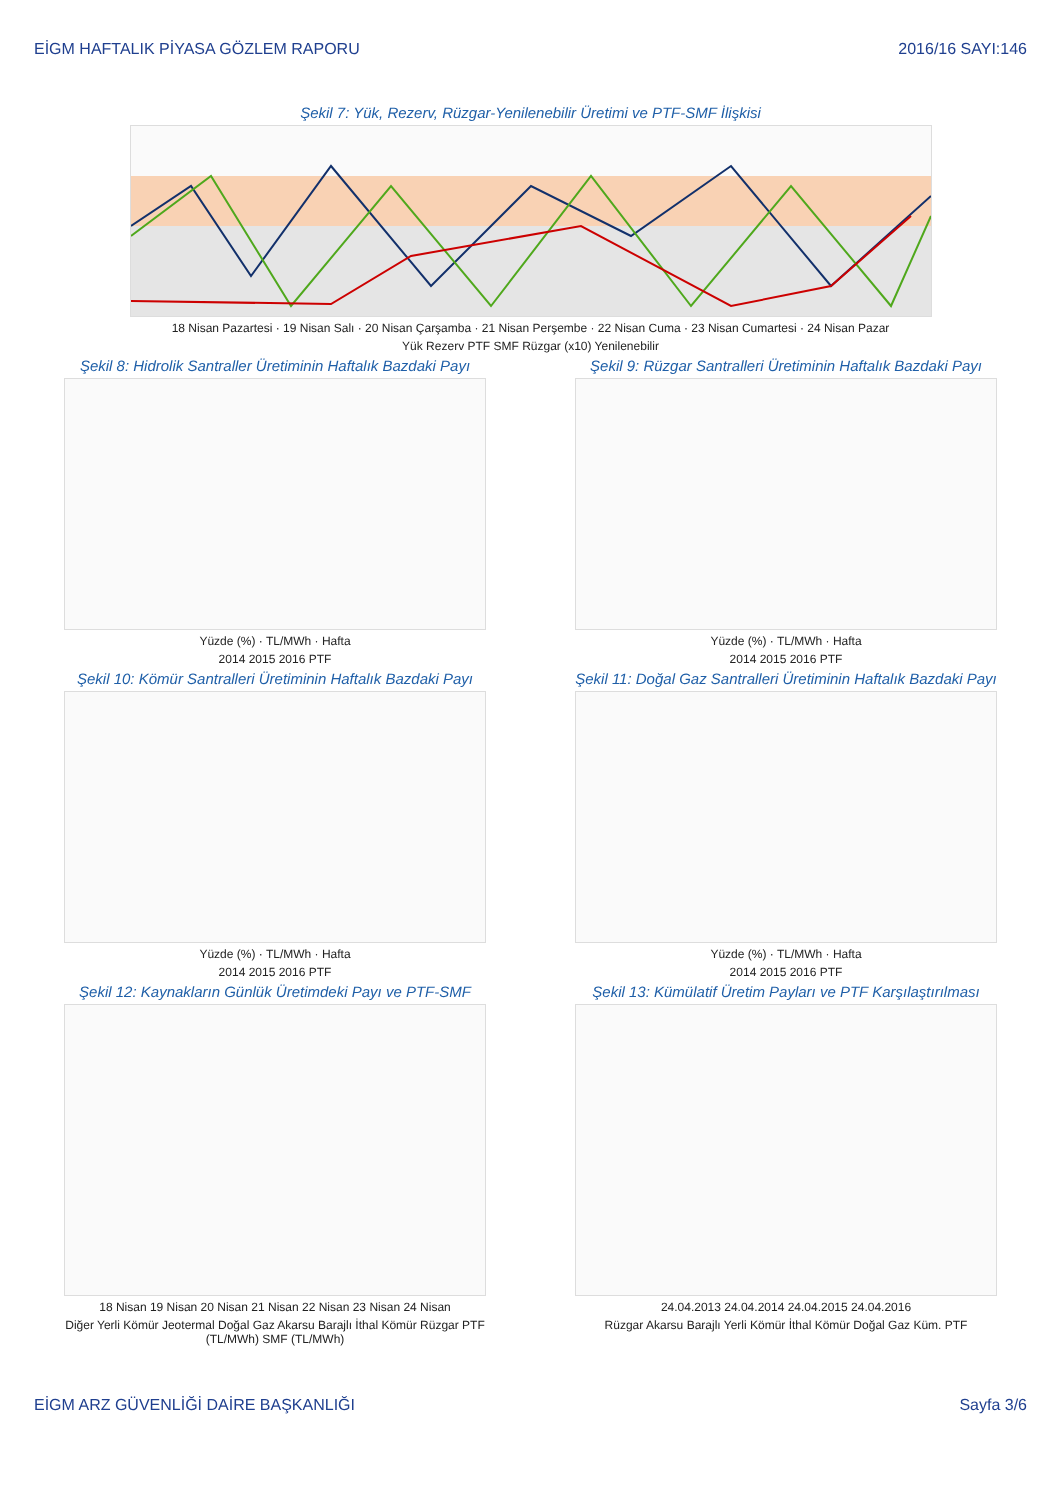EİGM HAFTALIK PİYASA GÖZLEM RAPORU 2016/16 SAYI:146
Şekil 7: Yük, Rezerv, Rüzgar-Yenilenebilir Üretimi ve PTF-SMF İlişkisi
18 Nisan Pazartesi · 19 Nisan Salı · 20 Nisan Çarşamba · 21 Nisan Perşembe · 22 Nisan Cuma · 23 Nisan Cumartesi · 24 Nisan Pazar
Yük Rezerv PTF SMF Rüzgar (x10) Yenilenebilir
Şekil 8: Hidrolik Santraller Üretiminin Haftalık Bazdaki Payı
Yüzde (%) · TL/MWh · Hafta
2014 2015 2016 PTF
Şekil 9: Rüzgar Santralleri Üretiminin Haftalık Bazdaki Payı
Yüzde (%) · TL/MWh · Hafta
2014 2015 2016 PTF
Şekil 10: Kömür Santralleri Üretiminin Haftalık Bazdaki Payı
Yüzde (%) · TL/MWh · Hafta
2014 2015 2016 PTF
Şekil 11: Doğal Gaz Santralleri Üretiminin Haftalık Bazdaki Payı
Yüzde (%) · TL/MWh · Hafta
2014 2015 2016 PTF
Şekil 12: Kaynakların Günlük Üretimdeki Payı ve PTF-SMF
18 Nisan 19 Nisan 20 Nisan 21 Nisan 22 Nisan 23 Nisan 24 Nisan
Diğer Yerli Kömür Jeotermal Doğal Gaz Akarsu Barajlı İthal Kömür Rüzgar PTF (TL/MWh) SMF (TL/MWh)
Şekil 13: Kümülatif Üretim Payları ve PTF Karşılaştırılması
24.04.2013 24.04.2014 24.04.2015 24.04.2016
Rüzgar Akarsu Barajlı Yerli Kömür İthal Kömür Doğal Gaz Küm. PTF
EİGM ARZ GÜVENLİĞİ DAİRE BAŞKANLIĞI Sayfa 3/6